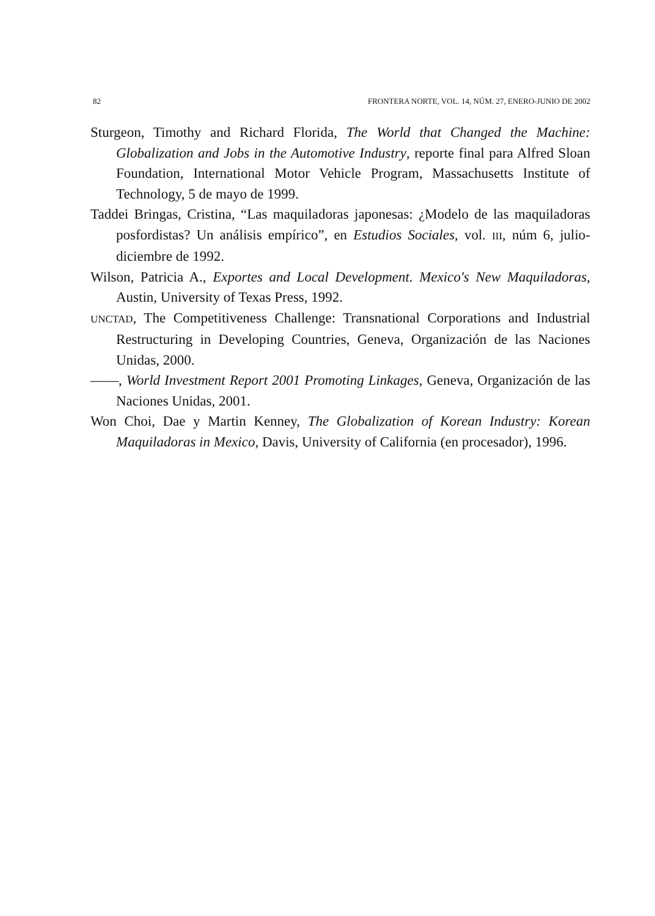82 FRONTERA NORTE, VOL. 14, NÚM. 27, ENERO-JUNIO DE 2002
Sturgeon, Timothy and Richard Florida, The World that Changed the Machine: Globalization and Jobs in the Automotive Industry, reporte final para Alfred Sloan Foundation, International Motor Vehicle Program, Massachusetts Institute of Technology, 5 de mayo de 1999.
Taddei Bringas, Cristina, “Las maquiladoras japonesas: ¿Modelo de las maquiladoras posfordistas? Un análisis empírico”, en Estudios Sociales, vol. III, núm 6, julio-diciembre de 1992.
Wilson, Patricia A., Exportes and Local Development. Mexico's New Maquiladoras, Austin, University of Texas Press, 1992.
UNCTAD, The Competitiveness Challenge: Transnational Corporations and Industrial Restructuring in Developing Countries, Geneva, Organización de las Naciones Unidas, 2000.
——, World Investment Report 2001 Promoting Linkages, Geneva, Organización de las Naciones Unidas, 2001.
Won Choi, Dae y Martin Kenney, The Globalization of Korean Industry: Korean Maquiladoras in Mexico, Davis, University of California (en procesador), 1996.